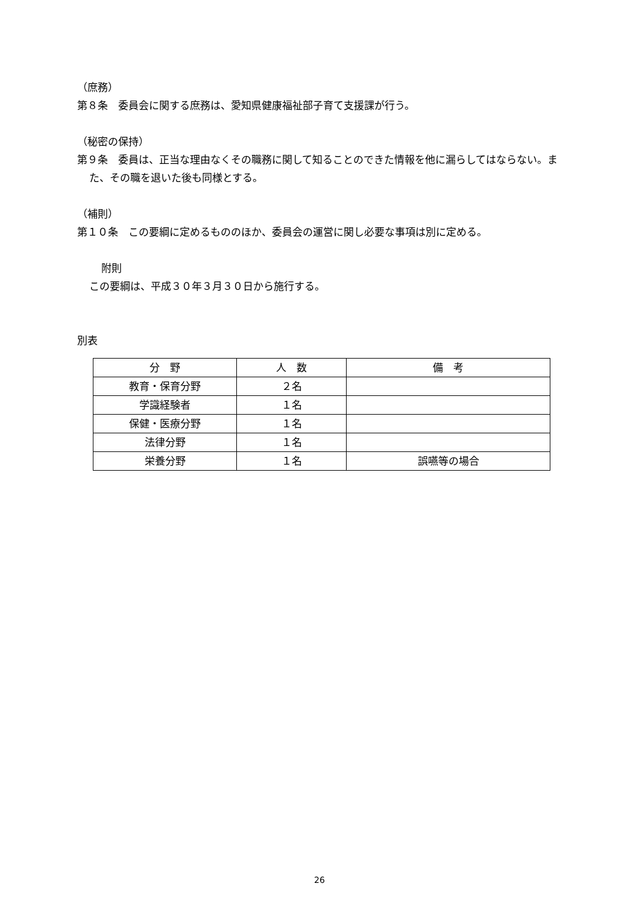（庶務）
第８条　委員会に関する庶務は、愛知県健康福祉部子育て支援課が行う。
（秘密の保持）
第９条　委員は、正当な理由なくその職務に関して知ることのできた情報を他に漏らしてはならない。また、その職を退いた後も同様とする。
（補則）
第１０条　この要綱に定めるもののほか、委員会の運営に関し必要な事項は別に定める。
附則
この要綱は、平成３０年３月３０日から施行する。
別表
| 分 野 | 人 数 | 備 考 |
| --- | --- | --- |
| 教育・保育分野 | ２名 | |
| 学識経験者 | １名 | |
| 保健・医療分野 | １名 | |
| 法律分野 | １名 | |
| 栄養分野 | １名 | 誤嚥等の場合 |
26